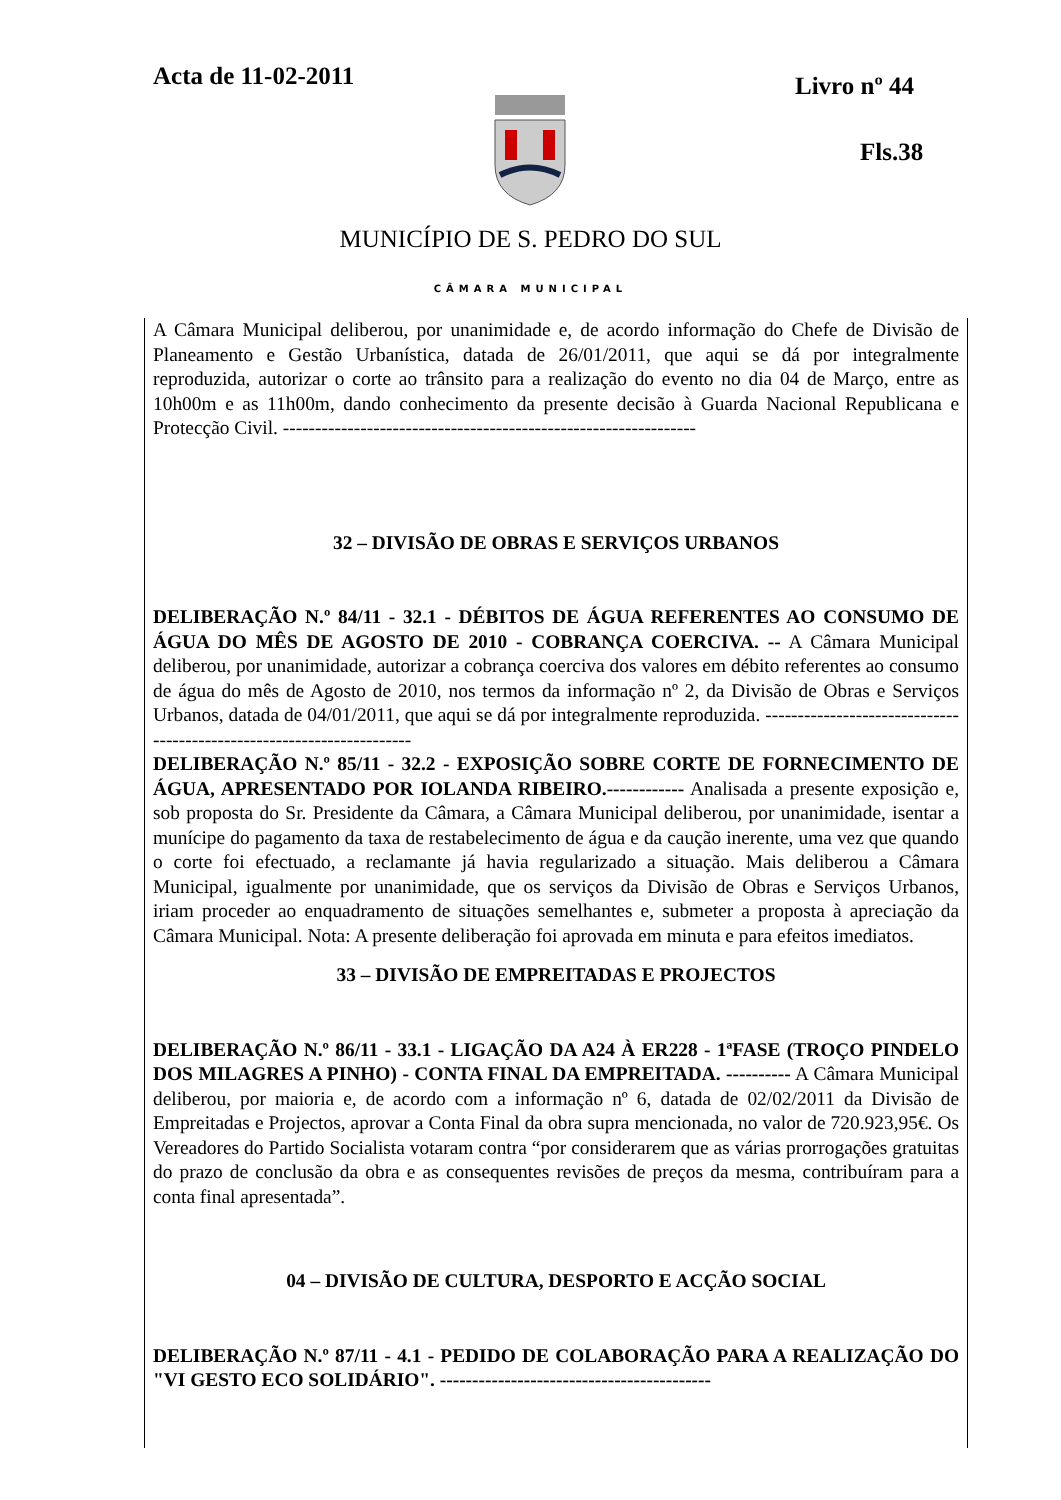Acta de 11-02-2011 Livro nº 44
Fls.38
MUNICÍPIO DE S. PEDRO DO SUL
CÂMARA MUNICIPAL
A Câmara Municipal deliberou, por unanimidade e, de acordo informação do Chefe de Divisão de Planeamento e Gestão Urbanística, datada de 26/01/2011, que aqui se dá por integralmente reproduzida, autorizar o corte ao trânsito para a realização do evento no dia 04 de Março, entre as 10h00m e as 11h00m, dando conhecimento da presente decisão à Guarda Nacional Republicana e Protecção Civil. ----------------------------------------------------------------
32 – DIVISÃO DE OBRAS E SERVIÇOS URBANOS
DELIBERAÇÃO N.º 84/11 - 32.1 - DÉBITOS DE ÁGUA REFERENTES AO CONSUMO DE ÁGUA DO MÊS DE AGOSTO DE 2010 - COBRANÇA COERCIVA. -- A Câmara Municipal deliberou, por unanimidade, autorizar a cobrança coerciva dos valores em débito referentes ao consumo de água do mês de Agosto de 2010, nos termos da informação nº 2, da Divisão de Obras e Serviços Urbanos, datada de 04/01/2011, que aqui se dá por integralmente reproduzida. ----------------------------------------------------------------------
DELIBERAÇÃO N.º 85/11 - 32.2 - EXPOSIÇÃO SOBRE CORTE DE FORNECIMENTO DE ÁGUA, APRESENTADO POR IOLANDA RIBEIRO.------------ Analisada a presente exposição e, sob proposta do Sr. Presidente da Câmara, a Câmara Municipal deliberou, por unanimidade, isentar a munícipe do pagamento da taxa de restabelecimento de água e da caução inerente, uma vez que quando o corte foi efectuado, a reclamante já havia regularizado a situação. Mais deliberou a Câmara Municipal, igualmente por unanimidade, que os serviços da Divisão de Obras e Serviços Urbanos, iriam proceder ao enquadramento de situações semelhantes e, submeter a proposta à apreciação da Câmara Municipal. Nota: A presente deliberação foi aprovada em minuta e para efeitos imediatos.
33 – DIVISÃO DE EMPREITADAS E PROJECTOS
DELIBERAÇÃO N.º 86/11 - 33.1 - LIGAÇÃO DA A24 À ER228 - 1ªFASE (TROÇO PINDELO DOS MILAGRES A PINHO) - CONTA FINAL DA EMPREITADA. ---------- A Câmara Municipal deliberou, por maioria e, de acordo com a informação nº 6, datada de 02/02/2011 da Divisão de Empreitadas e Projectos, aprovar a Conta Final da obra supra mencionada, no valor de 720.923,95€. Os Vereadores do Partido Socialista votaram contra “por considerarem que as várias prorrogações gratuitas do prazo de conclusão da obra e as consequentes revisões de preços da mesma, contribuíram para a conta final apresentada”.
04 – DIVISÃO DE CULTURA, DESPORTO E ACÇÃO SOCIAL
DELIBERAÇÃO N.º 87/11 - 4.1 - PEDIDO DE COLABORAÇÃO PARA A REALIZAÇÃO DO "VI GESTO ECO SOLIDÁRIO". ------------------------------------------